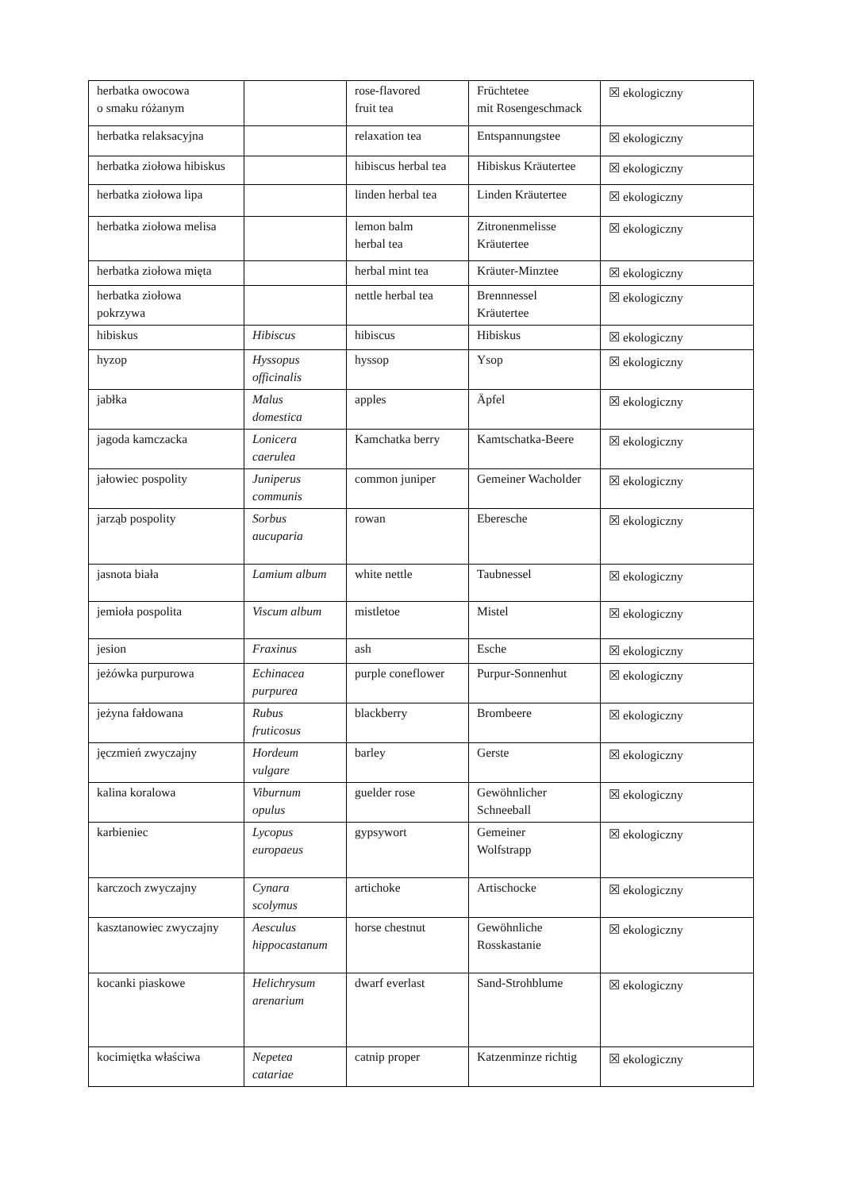| herbatka owocowa o smaku różanym | | rose-flavored fruit tea | Früchtetee mit Rosengeschmack | ☒ ekologiczny |
| herbatka relaksacyjna | | relaxation tea | Entspannungstee | ☒ ekologiczny |
| herbatka ziołowa hibiskus | | hibiscus herbal tea | Hibiskus Kräutertee | ☒ ekologiczny |
| herbatka ziołowa lipa | | linden herbal tea | Linden Kräutertee | ☒ ekologiczny |
| herbatka ziołowa melisa | | lemon balm herbal tea | Zitronenmelisse Kräutertee | ☒ ekologiczny |
| herbatka ziołowa mięta | | herbal mint tea | Kräuter-Minztee | ☒ ekologiczny |
| herbatka ziołowa pokrzywa | | nettle herbal tea | Brennnessel Kräutertee | ☒ ekologiczny |
| hibiskus | Hibiscus | hibiscus | Hibiskus | ☒ ekologiczny |
| hyzop | Hyssopus officinalis | hyssop | Ysop | ☒ ekologiczny |
| jabłka | Malus domestica | apples | Äpfel | ☒ ekologiczny |
| jagoda kamczacka | Lonicera caerulea | Kamchatka berry | Kamtschatka-Beere | ☒ ekologiczny |
| jałowiec pospolity | Juniperus communis | common juniper | Gemeiner Wacholder | ☒ ekologiczny |
| jarząb pospolity | Sorbus aucuparia | rowan | Eberesche | ☒ ekologiczny |
| jasnota biała | Lamium album | white nettle | Taubnessel | ☒ ekologiczny |
| jemioła pospolita | Viscum album | mistletoe | Mistel | ☒ ekologiczny |
| jesion | Fraxinus | ash | Esche | ☒ ekologiczny |
| jeżówka purpurowa | Echinacea purpurea | purple coneflower | Purpur-Sonnenhut | ☒ ekologiczny |
| jeżyna fałdowana | Rubus fruticosus | blackberry | Brombeere | ☒ ekologiczny |
| jęczmień zwyczajny | Hordeum vulgare | barley | Gerste | ☒ ekologiczny |
| kalina koralowa | Viburnum opulus | guelder rose | Gewöhnlicher Schneeball | ☒ ekologiczny |
| karbieniec | Lycopus europaeus | gypsywort | Gemeiner Wolfstrapp | ☒ ekologiczny |
| karczoch zwyczajny | Cynara scolymus | artichoke | Artischocke | ☒ ekologiczny |
| kasztanowiec zwyczajny | Aesculus hippocastanum | horse chestnut | Gewöhnliche Rosskastanie | ☒ ekologiczny |
| kocanki piaskowe | Helichrysum arenarium | dwarf everlast | Sand-Strohblume | ☒ ekologiczny |
| kocimiętka właściwa | Nepetea catariae | catnip proper | Katzenminze richtig | ☒ ekologiczny |